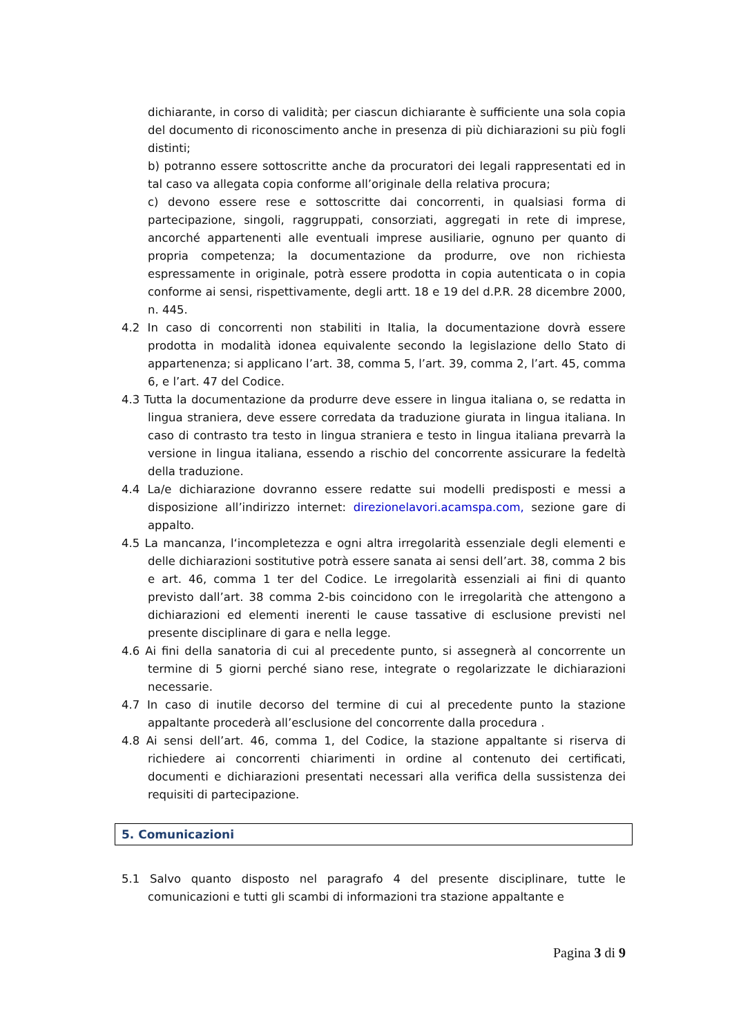dichiarante, in corso di validità; per ciascun dichiarante è sufficiente una sola copia del documento di riconoscimento anche in presenza di più dichiarazioni su più fogli distinti;
b) potranno essere sottoscritte anche da procuratori dei legali rappresentati ed in tal caso va allegata copia conforme all’originale della relativa procura;
c) devono essere rese e sottoscritte dai concorrenti, in qualsiasi forma di partecipazione, singoli, raggruppati, consorziati, aggregati in rete di imprese, ancorché appartenenti alle eventuali imprese ausiliarie, ognuno per quanto di propria competenza; la documentazione da produrre, ove non richiesta espressamente in originale, potrà essere prodotta in copia autenticata o in copia conforme ai sensi, rispettivamente, degli artt. 18 e 19 del d.P.R. 28 dicembre 2000, n. 445.
4.2 In caso di concorrenti non stabiliti in Italia, la documentazione dovrà essere prodotta in modalità idonea equivalente secondo la legislazione dello Stato di appartenenza; si applicano l’art. 38, comma 5, l’art. 39, comma 2, l’art. 45, comma 6, e l’art. 47 del Codice.
4.3 Tutta la documentazione da produrre deve essere in lingua italiana o, se redatta in lingua straniera, deve essere corredata da traduzione giurata in lingua italiana. In caso di contrasto tra testo in lingua straniera e testo in lingua italiana prevarrà la versione in lingua italiana, essendo a rischio del concorrente assicurare la fedeltà della traduzione.
4.4 La/e dichiarazione dovranno essere redatte sui modelli predisposti e messi a disposizione all’indirizzo internet: direzionelavori.acamspa.com, sezione gare di appalto.
4.5 La mancanza, l‘incompletezza e ogni altra irregolarità essenziale degli elementi e delle dichiarazioni sostitutive potrà essere sanata ai sensi dell’art. 38, comma 2 bis e art. 46, comma 1 ter del Codice. Le irregolarità essenziali ai fini di quanto previsto dall’art. 38 comma 2-bis coincidono con le irregolarità che attengono a dichiarazioni ed elementi inerenti le cause tassative di esclusione previsti nel presente disciplinare di gara e nella legge.
4.6 Ai fini della sanatoria di cui al precedente punto, si assegnerà al concorrente un termine di 5 giorni perché siano rese, integrate o regolarizzate le dichiarazioni necessarie.
4.7 In caso di inutile decorso del termine di cui al precedente punto la stazione appaltante procederà all’esclusione del concorrente dalla procedura .
4.8 Ai sensi dell’art. 46, comma 1, del Codice, la stazione appaltante si riserva di richiedere ai concorrenti chiarimenti in ordine al contenuto dei certificati, documenti e dichiarazioni presentati necessari alla verifica della sussistenza dei requisiti di partecipazione.
5. Comunicazioni
5.1 Salvo quanto disposto nel paragrafo 4 del presente disciplinare, tutte le comunicazioni e tutti gli scambi di informazioni tra stazione appaltante e
Pagina 3 di 9